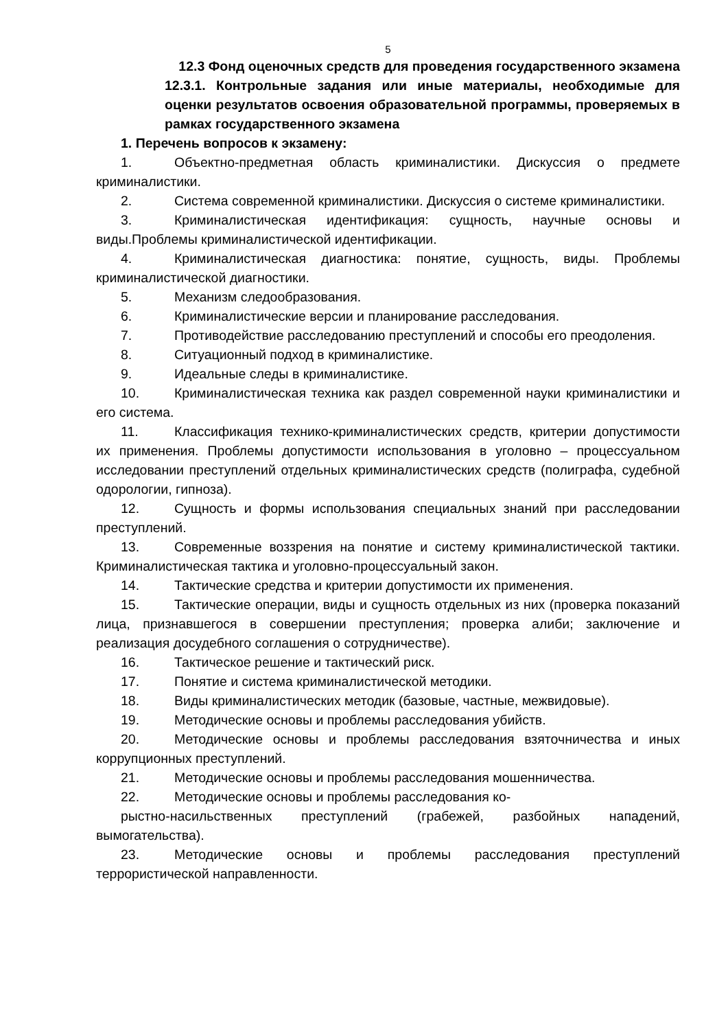5
12.3 Фонд оценочных средств для проведения государственного экзамена
12.3.1. Контрольные задания или иные материалы, необходимые для оценки результатов освоения образовательной программы, проверяемых в рамках государственного экзамена
1. Перечень вопросов к экзамену:
1. Объектно-предметная область криминалистики. Дискуссия о предмете криминалистики.
2. Система современной криминалистики. Дискуссия о системе криминалистики.
3. Криминалистическая идентификация: сущность, научные основы и виды.Проблемы криминалистической идентификации.
4. Криминалистическая диагностика: понятие, сущность, виды. Проблемы криминалистической диагностики.
5. Механизм следообразования.
6. Криминалистические версии и планирование расследования.
7. Противодействие расследованию преступлений и способы его преодоления.
8. Ситуационный подход в криминалистике.
9. Идеальные следы в криминалистике.
10. Криминалистическая техника как раздел современной науки криминалистики и его система.
11. Классификация технико-криминалистических средств, критерии допустимости их применения. Проблемы допустимости использования в уголовно – процессуальном исследовании преступлений отдельных криминалистических средств (полиграфа, судебной одорологии, гипноза).
12. Сущность и формы использования специальных знаний при расследовании преступлений.
13. Современные воззрения на понятие и систему криминалистической тактики. Криминалистическая тактика и уголовно-процессуальный закон.
14. Тактические средства и критерии допустимости их применения.
15. Тактические операции, виды и сущность отдельных из них (проверка показаний лица, признавшегося в совершении преступления; проверка алиби; заключение и реализация досудебного соглашения о сотрудничестве).
16. Тактическое решение и тактический риск.
17. Понятие и система криминалистической методики.
18. Виды криминалистических методик (базовые, частные, межвидовые).
19. Методические основы и проблемы расследования убийств.
20. Методические основы и проблемы расследования взяточничества и иных коррупционных преступлений.
21. Методические основы и проблемы расследования мошенничества.
22. Методические основы и проблемы расследования ко-
рыстно-насильственных преступлений (грабежей, разбойных нападений, вымогательства).
23. Методические основы и проблемы расследования преступлений террористической направленности.